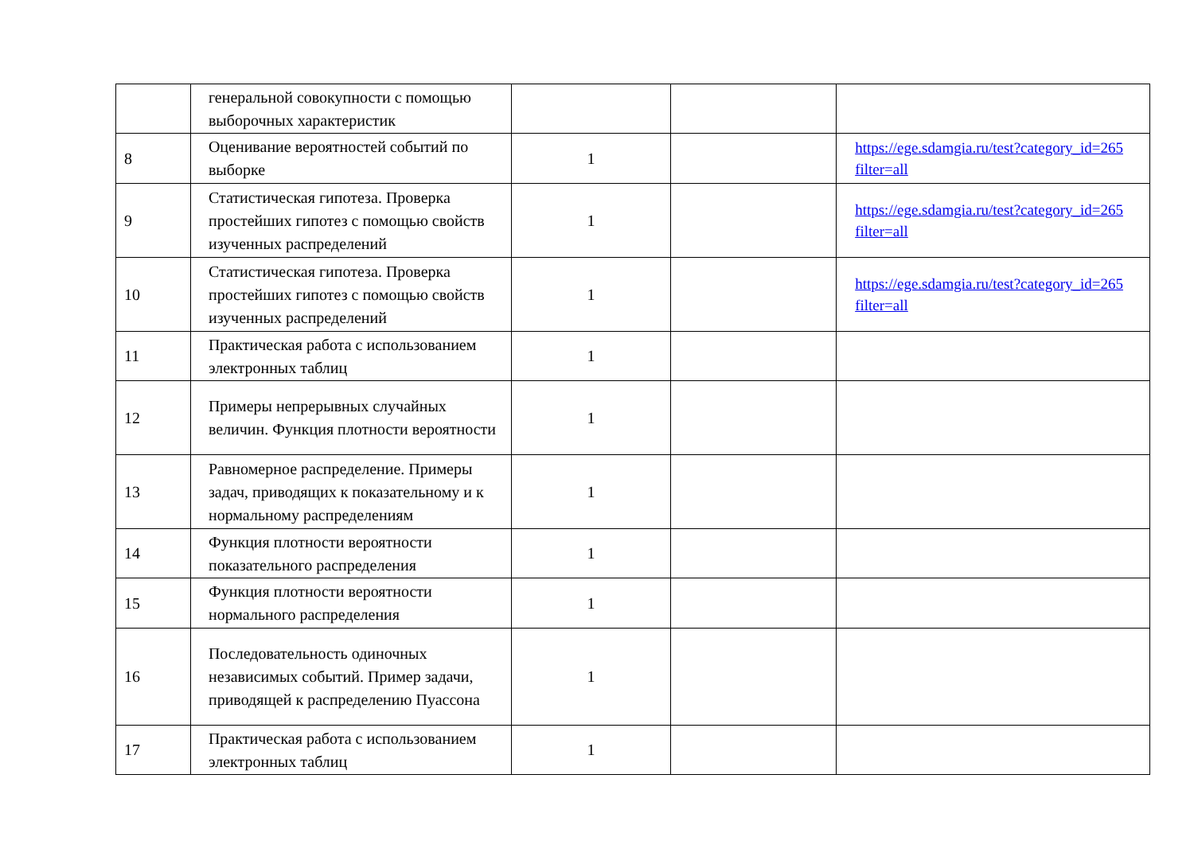| | генеральной совокупности с помощью выборочных характеристик | | | |
| 8 | Оценивание вероятностей событий по выборке | 1 | | https://ege.sdamgia.ru/test?category_id=265 filter=all |
| 9 | Статистическая гипотеза. Проверка простейших гипотез с помощью свойств изученных распределений | 1 | | https://ege.sdamgia.ru/test?category_id=265 filter=all |
| 10 | Статистическая гипотеза. Проверка простейших гипотез с помощью свойств изученных распределений | 1 | | https://ege.sdamgia.ru/test?category_id=265 filter=all |
| 11 | Практическая работа с использованием электронных таблиц | 1 | | |
| 12 | Примеры непрерывных случайных величин. Функция плотности вероятности | 1 | | |
| 13 | Равномерное распределение. Примеры задач, приводящих к показательному и к нормальному распределениям | 1 | | |
| 14 | Функция плотности вероятности показательного распределения | 1 | | |
| 15 | Функция плотности вероятности нормального распределения | 1 | | |
| 16 | Последовательность одиночных независимых событий. Пример задачи, приводящей к распределению Пуассона | 1 | | |
| 17 | Практическая работа с использованием электронных таблиц | 1 | | |